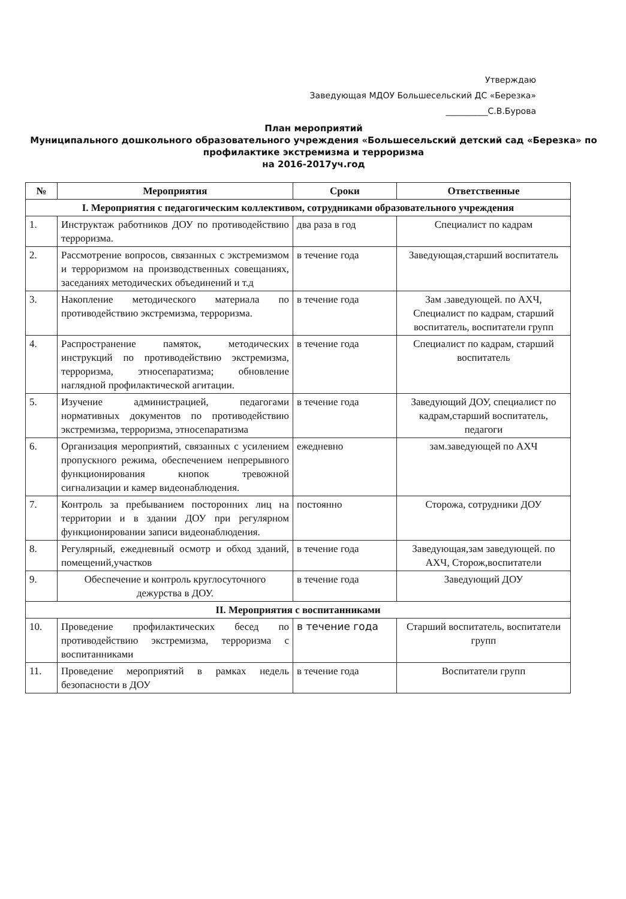Утверждаю
Заведующая МДОУ Большесельский ДС «Березка»
__________С.В.Бурова
План мероприятий
Муниципального дошкольного образовательного учреждения «Большесельский детский сад «Березка» по профилактике экстремизма и терроризма
на 2016-2017уч.год
| № | Мероприятия | Сроки | Ответственные |
| --- | --- | --- | --- |
| I. Мероприятия с педагогическим коллективом, сотрудниками образовательного учреждения | | | |
| 1. | Инструктаж работников ДОУ по противодействию терроризма. | два раза в год | Специалист по кадрам |
| 2. | Рассмотрение вопросов, связанных с экстремизмом и терроризмом на производственных совещаниях, заседаниях методических объединений и т.д | в течение года | Заведующая,старший воспитатель |
| 3. | Накопление методического материала по противодействию экстремизма, терроризма. | в течение года | Зам .заведующей. по АХЧ, Специалист по кадрам, старший воспитатель, воспитатели групп |
| 4. | Распространение памяток, методических инструкций по противодействию экстремизма, терроризма, этносепаратизма; обновление наглядной профилактической агитации. | в течение года | Специалист по кадрам, старший воспитатель |
| 5. | Изучение администрацией, педагогами нормативных документов по противодействию экстремизма, терроризма, этносепаратизма | в течение года | Заведующий ДОУ, специалист по кадрам,старший воспитатель, педагоги |
| 6. | Организация мероприятий, связанных с усилением пропускного режима, обеспечением непрерывного функционирования кнопок тревожной сигнализации и камер видеонаблюдения. | ежедневно | зам.заведующей по АХЧ |
| 7. | Контроль за пребыванием посторонних лиц на территории и в здании ДОУ при регулярном функционировании записи видеонаблюдения. | постоянно | Сторожа, сотрудники ДОУ |
| 8. | Регулярный, ежедневный осмотр и обход зданий, помещений,участков | в течение года | Заведующая,зам заведующей. по АХЧ, Сторож,воспитатели |
| 9. | Обеспечение и контроль круглосуточного дежурства в ДОУ. | в течение года | Заведующий ДОУ |
| II. Мероприятия с воспитанниками | | | |
| 10. | Проведение профилактических бесед по противодействию экстремизма, терроризма с воспитанниками | в течение года | Старший воспитатель, воспитатели групп |
| 11. | Проведение мероприятий в рамках недель безопасности в ДОУ | в течение года | Воспитатели групп |